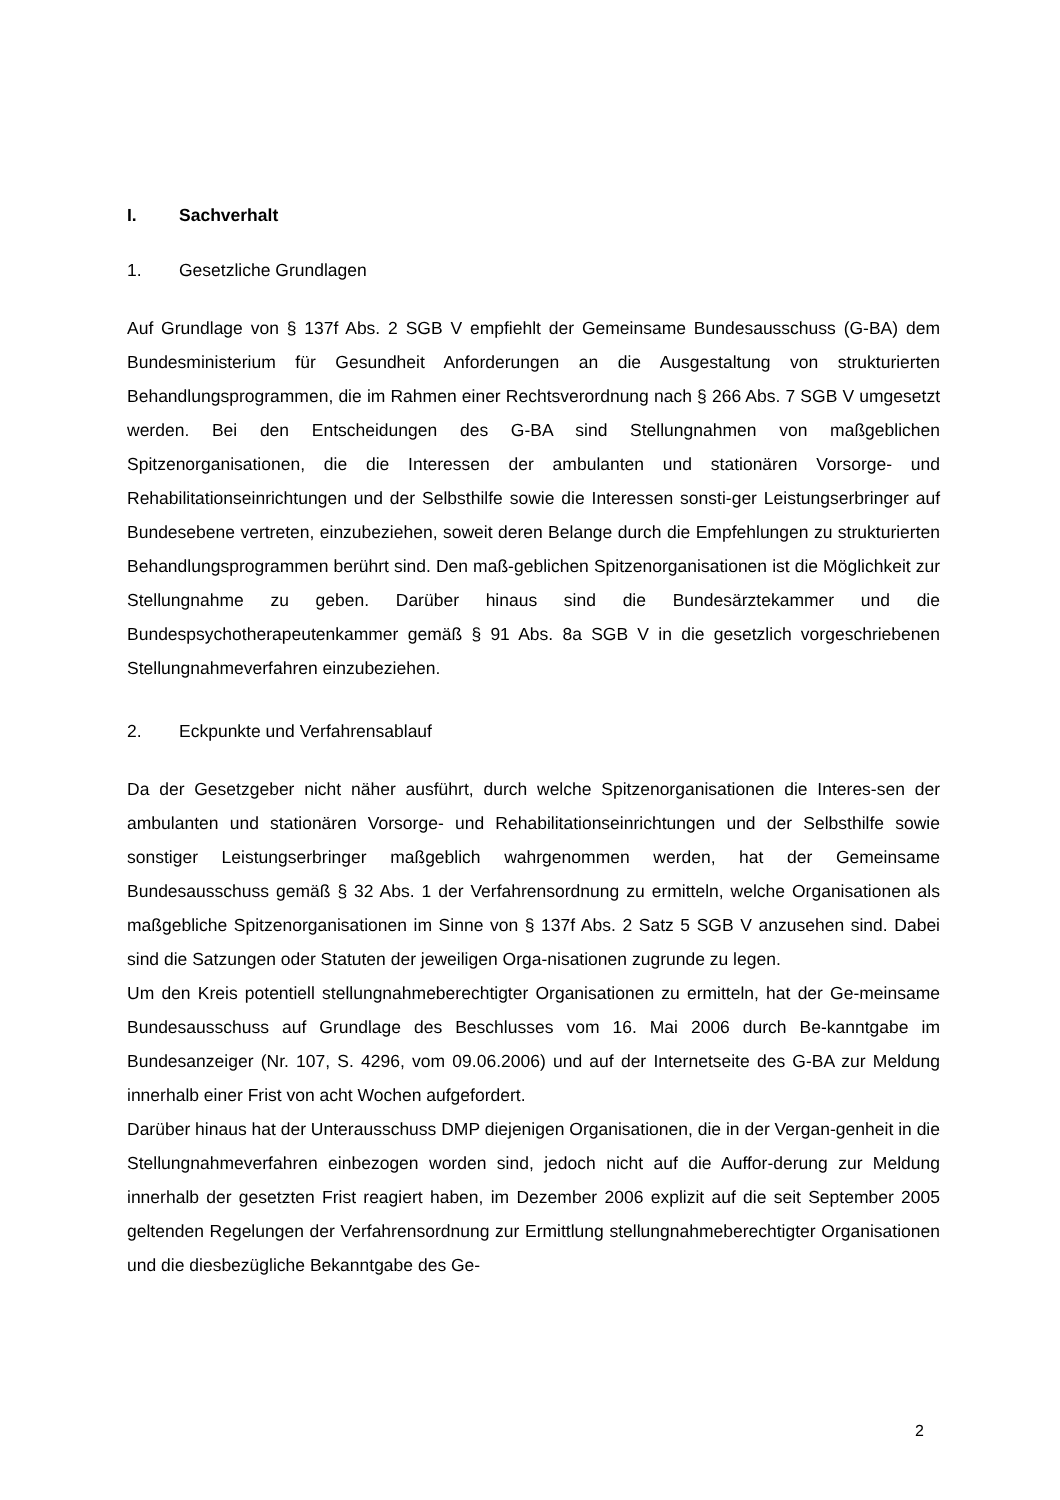I. Sachverhalt
1. Gesetzliche Grundlagen
Auf Grundlage von § 137f Abs. 2 SGB V empfiehlt der Gemeinsame Bundesausschuss (G-BA) dem Bundesministerium für Gesundheit Anforderungen an die Ausgestaltung von strukturierten Behandlungsprogrammen, die im Rahmen einer Rechtsverordnung nach § 266 Abs. 7 SGB V umgesetzt werden. Bei den Entscheidungen des G-BA sind Stellungnahmen von maßgeblichen Spitzenorganisationen, die die Interessen der ambulanten und stationären Vorsorge- und Rehabilitationseinrichtungen und der Selbsthilfe sowie die Interessen sonsti-ger Leistungserbringer auf Bundesebene vertreten, einzubeziehen, soweit deren Belange durch die Empfehlungen zu strukturierten Behandlungsprogrammen berührt sind. Den maß-geblichen Spitzenorganisationen ist die Möglichkeit zur Stellungnahme zu geben. Darüber hinaus sind die Bundesärztekammer und die Bundespsychotherapeutenkammer gemäß § 91 Abs. 8a SGB V in die gesetzlich vorgeschriebenen Stellungnahmeverfahren einzubeziehen.
2. Eckpunkte und Verfahrensablauf
Da der Gesetzgeber nicht näher ausführt, durch welche Spitzenorganisationen die Interes-sen der ambulanten und stationären Vorsorge- und Rehabilitationseinrichtungen und der Selbsthilfe sowie sonstiger Leistungserbringer maßgeblich wahrgenommen werden, hat der Gemeinsame Bundesausschuss gemäß § 32 Abs. 1 der Verfahrensordnung zu ermitteln, welche Organisationen als maßgebliche Spitzenorganisationen im Sinne von § 137f Abs. 2 Satz 5 SGB V anzusehen sind. Dabei sind die Satzungen oder Statuten der jeweiligen Orga-nisationen zugrunde zu legen.
Um den Kreis potentiell stellungnahmeberechtigter Organisationen zu ermitteln, hat der Ge-meinsame Bundesausschuss auf Grundlage des Beschlusses vom 16. Mai 2006 durch Be-kanntgabe im Bundesanzeiger (Nr. 107, S. 4296, vom 09.06.2006) und auf der Internetseite des G-BA zur Meldung innerhalb einer Frist von acht Wochen aufgefordert.
Darüber hinaus hat der Unterausschuss DMP diejenigen Organisationen, die in der Vergan-genheit in die Stellungnahmeverfahren einbezogen worden sind, jedoch nicht auf die Auffor-derung zur Meldung innerhalb der gesetzten Frist reagiert haben, im Dezember 2006 explizit auf die seit September 2005 geltenden Regelungen der Verfahrensordnung zur Ermittlung stellungnahmeberechtigter Organisationen und die diesbezügliche Bekanntgabe des Ge-
2